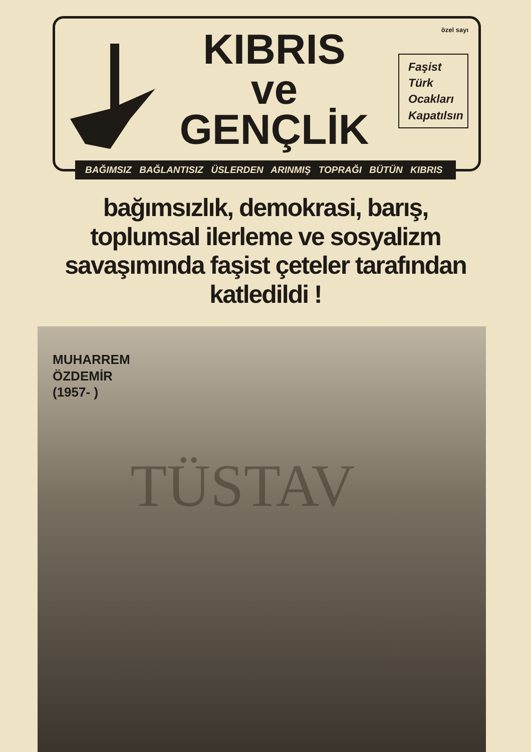KIBRIS
ve
GENÇLİK
özel sayı
Faşist Türk Ocakları Kapatılsın
BAĞIMSIZ BAĞLANTISIZ ÜSLERDEN ARINMIŞ TOPRAĞI BÜTÜN KIBRIS
bağımsızlık, demokrasi, barış, toplumsal ilerleme ve sosyalizm savaşımında faşist çeteler tarafından katledildi !
MUHARREM
ÖZDEMİR
(1957- )
TÜSTAV